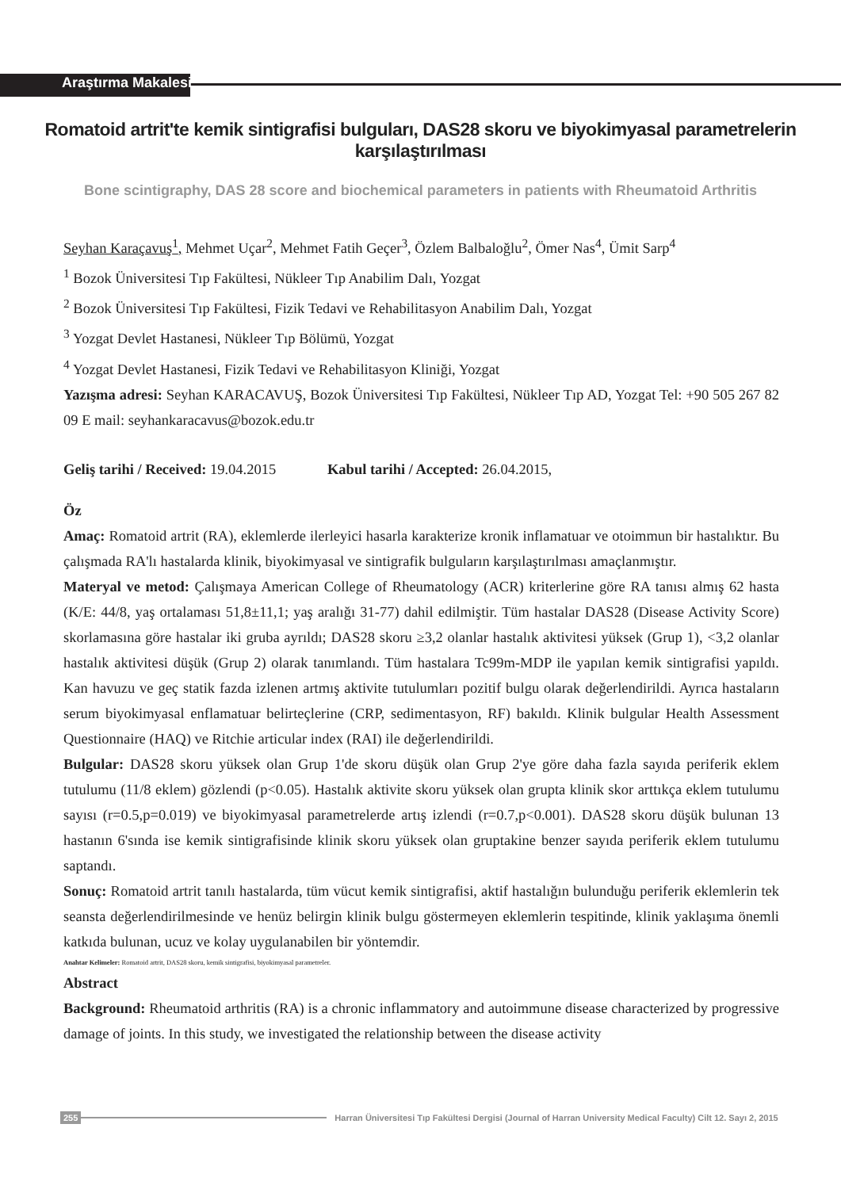Araştırma Makalesi
Romatoid artrit'te kemik sintigrafisi bulguları, DAS28 skoru ve biyokimyasal parametrelerin karşılaştırılması
Bone scintigraphy, DAS 28 score and biochemical parameters in patients with Rheumatoid Arthritis
Seyhan Karaçavuş<sup>1</sup>, Mehmet Uçar<sup>2</sup>, Mehmet Fatih Geçer<sup>3</sup>, Özlem Balbaloğlu<sup>2</sup>, Ömer Nas<sup>4</sup>, Ümit Sarp<sup>4</sup>
<sup>1</sup> Bozok Üniversitesi Tıp Fakültesi, Nükleer Tıp Anabilim Dalı, Yozgat
<sup>2</sup> Bozok Üniversitesi Tıp Fakültesi, Fizik Tedavi ve Rehabilitasyon Anabilim Dalı, Yozgat
<sup>3</sup> Yozgat Devlet Hastanesi, Nükleer Tıp Bölümü, Yozgat
<sup>4</sup> Yozgat Devlet Hastanesi, Fizik Tedavi ve Rehabilitasyon Kliniği, Yozgat
Yazışma adresi: Seyhan KARACAVUŞ, Bozok Üniversitesi Tıp Fakültesi, Nükleer Tıp AD, Yozgat Tel: +90 505 267 82 09 E mail: seyhankaracavus@bozok.edu.tr
Geliş tarihi / Received: 19.04.2015 Kabul tarihi / Accepted: 26.04.2015,
Öz
Amaç: Romatoid artrit (RA), eklemlerde ilerleyici hasarla karakterize kronik inflamatuar ve otoimmun bir hastalıktır. Bu çalışmada RA'lı hastalarda klinik, biyokimyasal ve sintigrafik bulguların karşılaştırılması amaçlanmıştır.
Materyal ve metod: Çalışmaya American College of Rheumatology (ACR) kriterlerine göre RA tanısı almış 62 hasta (K/E: 44/8, yaş ortalaması 51,8±11,1; yaş aralığı 31-77) dahil edilmiştir. Tüm hastalar DAS28 (Disease Activity Score) skorlamasına göre hastalar iki gruba ayrıldı; DAS28 skoru ≥3,2 olanlar hastalık aktivitesi yüksek (Grup 1), <3,2 olanlar hastalık aktivitesi düşük (Grup 2) olarak tanımlandı. Tüm hastalara Tc99m-MDP ile yapılan kemik sintigrafisi yapıldı. Kan havuzu ve geç statik fazda izlenen artmış aktivite tutulumları pozitif bulgu olarak değerlendirildi. Ayrıca hastaların serum biyokimyasal enflamatuar belirteçlerine (CRP, sedimentasyon, RF) bakıldı. Klinik bulgular Health Assessment Questionnaire (HAQ) ve Ritchie articular index (RAI) ile değerlendirildi.
Bulgular: DAS28 skoru yüksek olan Grup 1'de skoru düşük olan Grup 2'ye göre daha fazla sayıda periferik eklem tutulumu (11/8 eklem) gözlendi (p<0.05). Hastalık aktivite skoru yüksek olan grupta klinik skor arttıkça eklem tutulumu sayısı (r=0.5,p=0.019) ve biyokimyasal parametrelerde artış izlendi (r=0.7,p<0.001). DAS28 skoru düşük bulunan 13 hastanın 6'sında ise kemik sintigrafisinde klinik skoru yüksek olan gruptakine benzer sayıda periferik eklem tutulumu saptandı.
Sonuç: Romatoid artrit tanılı hastalarda, tüm vücut kemik sintigrafisi, aktif hastalığın bulunduğu periferik eklemlerin tek seansta değerlendirilmesinde ve henüz belirgin klinik bulgu göstermeyen eklemlerin tespitinde, klinik yaklaşıma önemli katkıda bulunan, ucuz ve kolay uygulanabilen bir yöntemdir.
Anahtar Kelimeler: Romatoid artrit, DAS28 skoru, kemik sintigrafisi, biyokimyasal parametreler.
Abstract
Background: Rheumatoid arthritis (RA) is a chronic inflammatory and autoimmune disease characterized by progressive damage of joints. In this study, we investigated the relationship between the disease activity
255 Harran Üniversitesi Tıp Fakültesi Dergisi (Journal of Harran University Medical Faculty) Cilt 12. Sayı 2, 2015